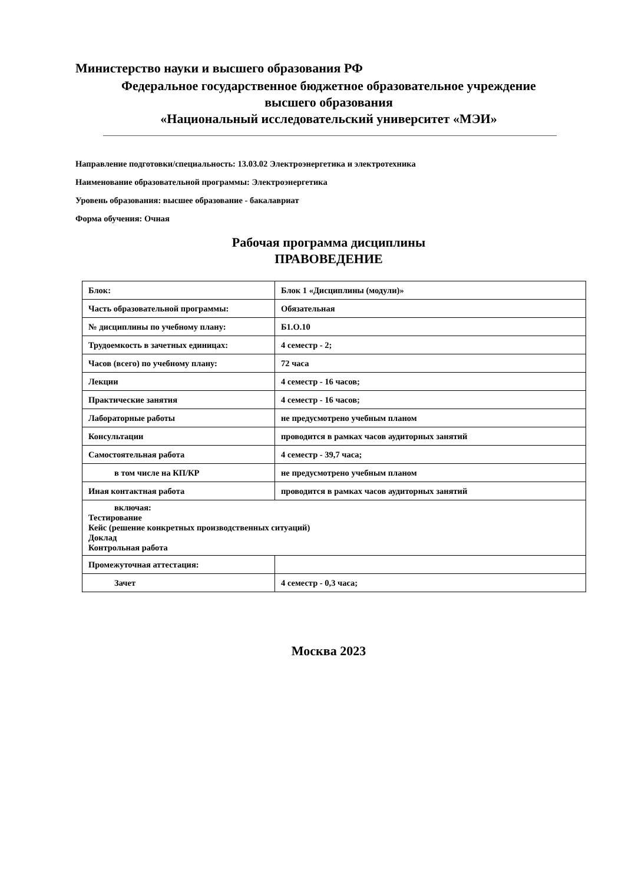Министерство науки и высшего образования РФ
Федеральное государственное бюджетное образовательное учреждение
высшего образования
«Национальный исследовательский университет «МЭИ»
Направление подготовки/специальность: 13.03.02 Электроэнергетика и электротехника
Наименование образовательной программы: Электроэнергетика
Уровень образования: высшее образование - бакалавриат
Форма обучения: Очная
Рабочая программа дисциплины
ПРАВОВЕДЕНИЕ
| Блок: | Блок 1 «Дисциплины (модули)» |
| Часть образовательной программы: | Обязательная |
| № дисциплины по учебному плану: | Б1.О.10 |
| Трудоемкость в зачетных единицах: | 4 семестр - 2; |
| Часов (всего) по учебному плану: | 72 часа |
| Лекции | 4 семестр - 16 часов; |
| Практические занятия | 4 семестр - 16 часов; |
| Лабораторные работы | не предусмотрено учебным планом |
| Консультации | проводится в рамках часов аудиторных занятий |
| Самостоятельная работа | 4 семестр - 39,7 часа; |
| в том числе на КП/КР | не предусмотрено учебным планом |
| Иная контактная работа | проводится в рамках часов аудиторных занятий |
| включая: Тестирование Кейс (решение конкретных производственных ситуаций) Доклад Контрольная работа | |
| Промежуточная аттестация: | |
| Зачет | 4 семестр - 0,3 часа; |
Москва 2023